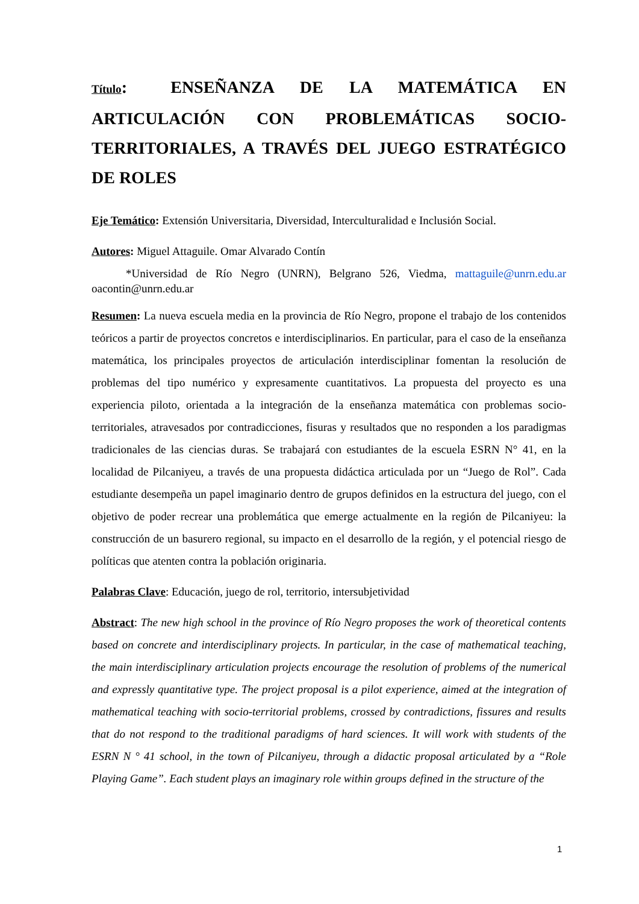Título: ENSEÑANZA DE LA MATEMÁTICA EN ARTICULACIÓN CON PROBLEMÁTICAS SOCIO-TERRITORIALES, A TRAVÉS DEL JUEGO ESTRATÉGICO DE ROLES
Eje Temático: Extensión Universitaria, Diversidad, Interculturalidad e Inclusión Social.
Autores: Miguel Attaguile. Omar Alvarado Contín
*Universidad de Río Negro (UNRN), Belgrano 526, Viedma, mattaguile@unrn.edu.ar oacontin@unrn.edu.ar
Resumen: La nueva escuela media en la provincia de Río Negro, propone el trabajo de los contenidos teóricos a partir de proyectos concretos e interdisciplinarios. En particular, para el caso de la enseñanza matemática, los principales proyectos de articulación interdisciplinar fomentan la resolución de problemas del tipo numérico y expresamente cuantitativos. La propuesta del proyecto es una experiencia piloto, orientada a la integración de la enseñanza matemática con problemas socio-territoriales, atravesados por contradicciones, fisuras y resultados que no responden a los paradigmas tradicionales de las ciencias duras. Se trabajará con estudiantes de la escuela ESRN N° 41, en la localidad de Pilcaniyeu, a través de una propuesta didáctica articulada por un “Juego de Rol”. Cada estudiante desempeña un papel imaginario dentro de grupos definidos en la estructura del juego, con el objetivo de poder recrear una problemática que emerge actualmente en la región de Pilcaniyeu: la construcción de un basurero regional, su impacto en el desarrollo de la región, y el potencial riesgo de políticas que atenten contra la población originaria.
Palabras Clave: Educación, juego de rol, territorio, intersubjetividad
Abstract: The new high school in the province of Río Negro proposes the work of theoretical contents based on concrete and interdisciplinary projects. In particular, in the case of mathematical teaching, the main interdisciplinary articulation projects encourage the resolution of problems of the numerical and expressly quantitative type. The project proposal is a pilot experience, aimed at the integration of mathematical teaching with socio-territorial problems, crossed by contradictions, fissures and results that do not respond to the traditional paradigms of hard sciences. It will work with students of the ESRN N ° 41 school, in the town of Pilcaniyeu, through a didactic proposal articulated by a “Role Playing Game”. Each student plays an imaginary role within groups defined in the structure of the
1